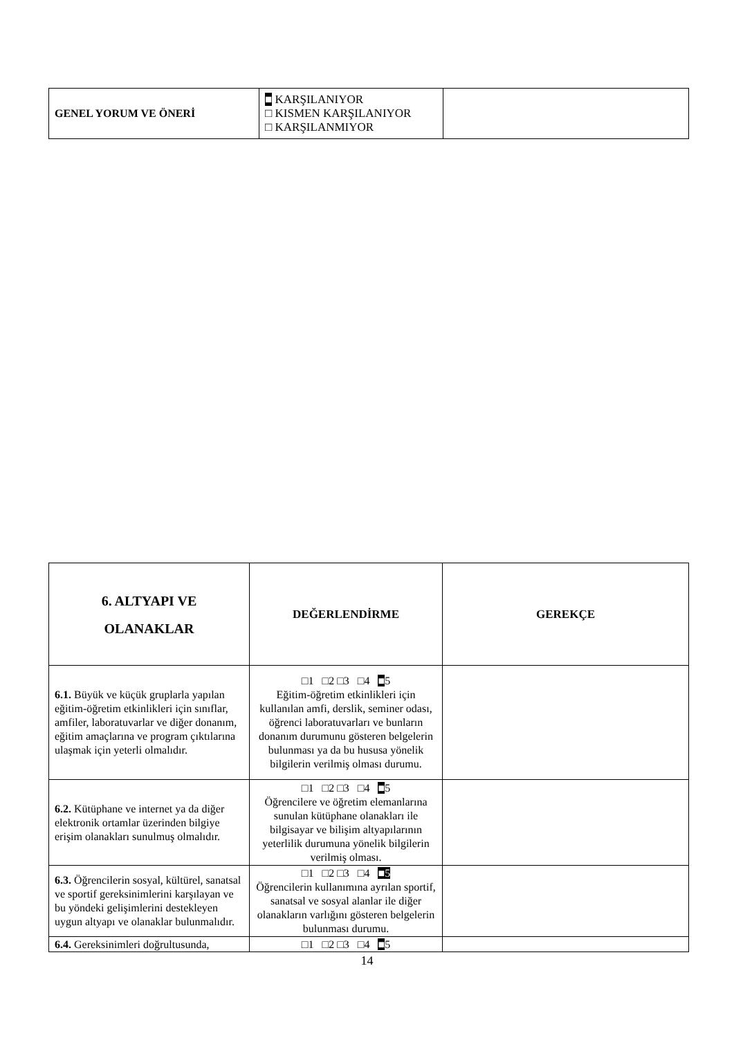| GENEL YORUM VE ÖNERİ | ■ KARŞILANIYOR □ KISMEN KARŞILANIYOR □ KARŞILANMIYOR | |
| 6. ALTYAPI VE OLANAKLAR | DEĞERLENDİRME | GEREKÇE |
| --- | --- | --- |
| 6.1. Büyük ve küçük gruplarla yapılan eğitim-öğretim etkinlikleri için sınıflar, amfiler, laboratuvarlar ve diğer donanım, eğitim amaçlarına ve program çıktılarına ulaşmak için yeterli olmalıdır. | □1 □2 □3 □4 ■ 5 Eğitim-öğretim etkinlikleri için kullanılan amfi, derslik, seminer odası, öğrenci laboratuvarları ve bunların donanım durumunu gösteren belgelerin bulunması ya da bu hususa yönelik bilgilerin verilmiş olması durumu. | |
| 6.2. Kütüphane ve internet ya da diğer elektronik ortamlar üzerinden bilgiye erişim olanakları sunulmuş olmalıdır. | □1 □2 □3 □4 ■ 5 Öğrencilere ve öğretim elemanlarına sunulan kütüphane olanakları ile bilgisayar ve bilişim altyapılarının yeterlilik durumuna yönelik bilgilerin verilmiş olması. | |
| 6.3. Öğrencilerin sosyal, kültürel, sanatsal ve sportif gereksinimlerini karşılayan ve bu yöndeki gelişimlerini destekleyen uygun altyapı ve olanaklar bulunmalıdır. | □1 □2 □3 □4 ■5 Öğrencilerin kullanımına ayrılan sportif, sanatsal ve sosyal alanlar ile diğer olanakların varlığını gösteren belgelerin bulunması durumu. | |
| 6.4. Gereksinimleri doğrultusunda, | □1 □2 □3 □4 ■ 5 | |
14